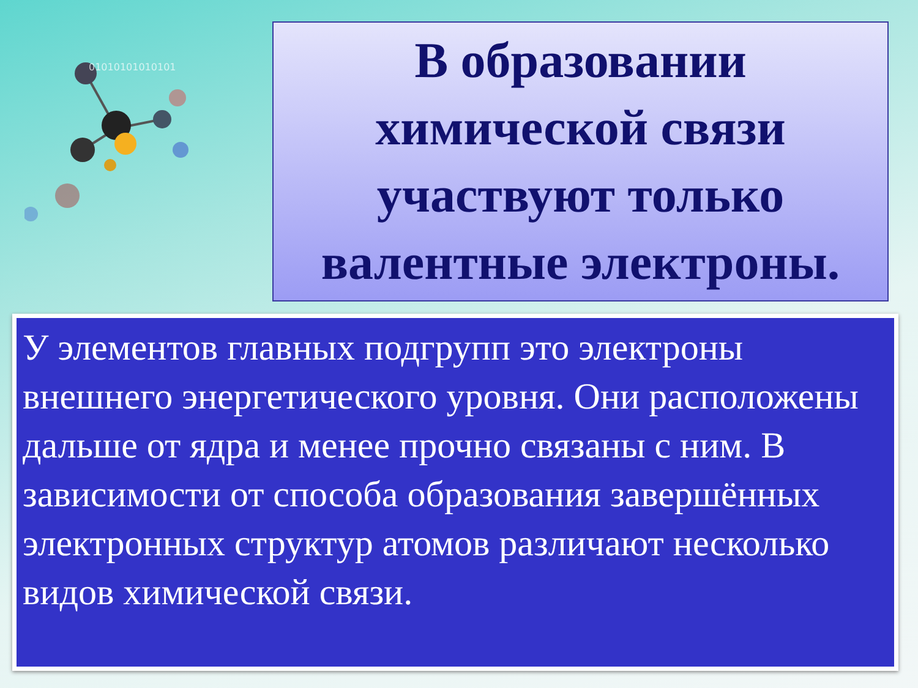01010101010101
В образовании химической связи участвуют только валентные электроны.
У элементов главных подгрупп это электроны внешнего энергетического уровня. Они расположены дальше от ядра и менее прочно связаны с ним. В зависимости от способа образования завершённых электронных структур атомов различают несколько видов химической связи.